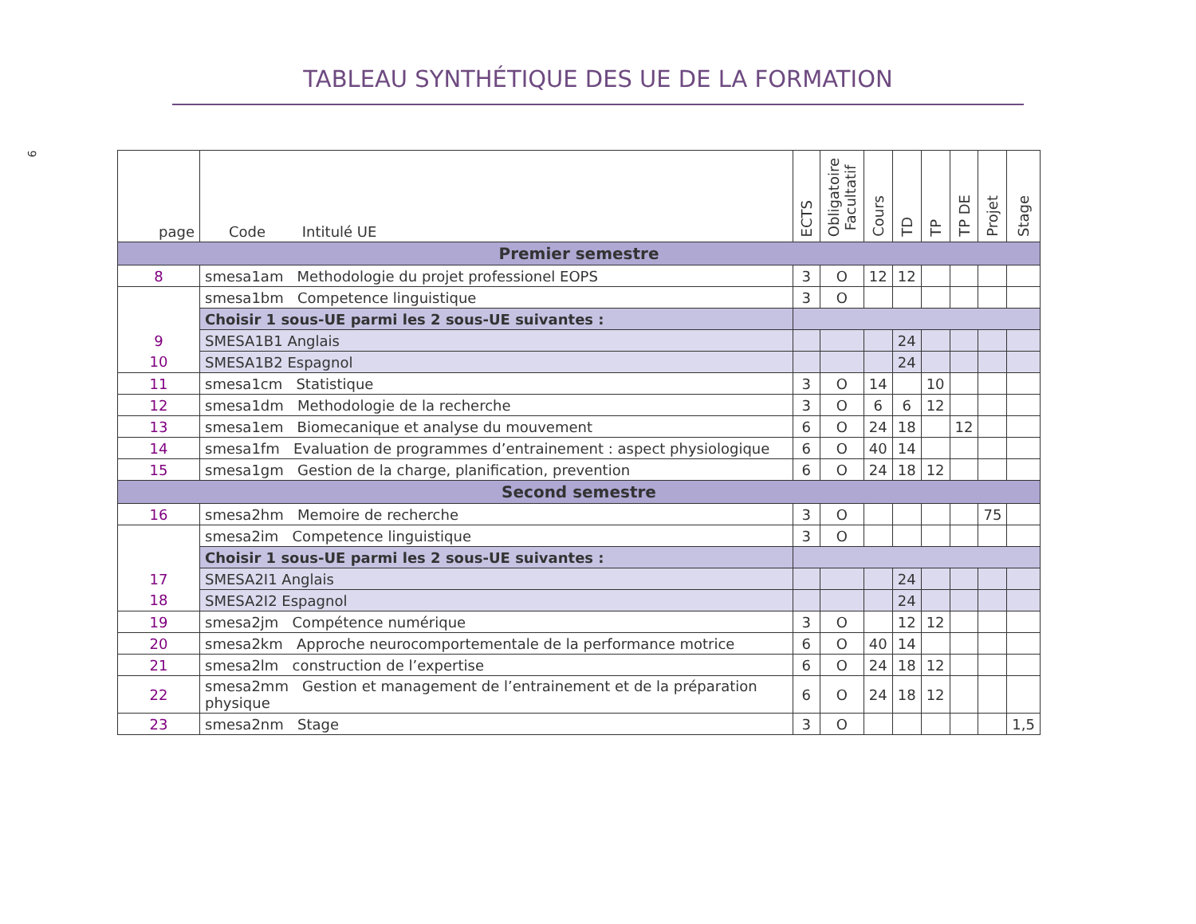9
TABLEAU SYNTHÉTIQUE DES UE DE LA FORMATION
| page | Code Intitulé UE | ECTS | Obligatoire Facultatif | Cours | TD | TP | TP DE | Projet | Stage |
| --- | --- | --- | --- | --- | --- | --- | --- | --- | --- |
| Premier semestre | | | | | | | | | |
| 8 | smesa1am Methodologie du projet professionel EOPS | 3 | O | 12 | 12 | | | | |
| | smesa1bm Competence linguistique | 3 | O | | | | | | |
| | Choisir 1 sous-UE parmi les 2 sous-UE suivantes : | | | | | | | | |
| 9 | SMESA1B1 Anglais | | | | 24 | | | | |
| 10 | SMESA1B2 Espagnol | | | | 24 | | | | |
| 11 | smesa1cm Statistique | 3 | O | 14 | | 10 | | | |
| 12 | smesa1dm Methodologie de la recherche | 3 | O | 6 | 6 | 12 | | | |
| 13 | smesa1em Biomecanique et analyse du mouvement | 6 | O | 24 | 18 | | 12 | | |
| 14 | smesa1fm Evaluation de programmes d’entrainement : aspect physiologique | 6 | O | 40 | 14 | | | | |
| 15 | smesa1gm Gestion de la charge, planification, prevention | 6 | O | 24 | 18 | 12 | | | |
| Second semestre | | | | | | | | | |
| 16 | smesa2hm Memoire de recherche | 3 | O | | | | | 75 | |
| | smesa2im Competence linguistique | 3 | O | | | | | | |
| | Choisir 1 sous-UE parmi les 2 sous-UE suivantes : | | | | | | | | |
| 17 | SMESA2I1 Anglais | | | | 24 | | | | |
| 18 | SMESA2I2 Espagnol | | | | 24 | | | | |
| 19 | smesa2jm Compétence numérique | 3 | O | | 12 | 12 | | | |
| 20 | smesa2km Approche neurocomportementale de la performance motrice | 6 | O | 40 | 14 | | | | |
| 21 | smesa2lm construction de l’expertise | 6 | O | 24 | 18 | 12 | | | |
| 22 | smesa2mm Gestion et management de l’entrainement et de la préparation physique | 6 | O | 24 | 18 | 12 | | | |
| 23 | smesa2nm Stage | 3 | O | | | | | | 1,5 |